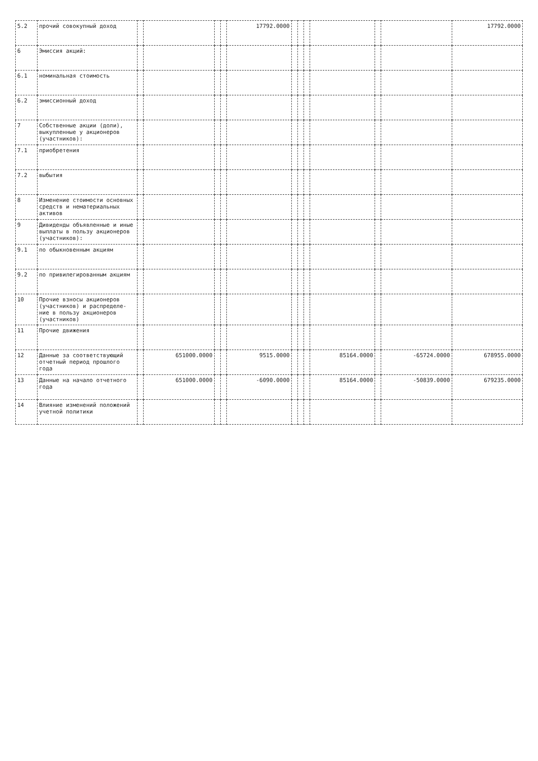| 5.2 | прочий совокупный доход | | | | | 17792.0000 | | | | | | | 17792.0000 |
| 6 | Эмиссия акций: | | | | | | | | | | | | |
| 6.1 | номинальная стоимость | | | | | | | | | | | | |
| 6.2 | эмиссионный доход | | | | | | | | | | | | |
| 7 | Собственные акции (доли), выкупленные у акционеров (участников): | | | | | | | | | | | | |
| 7.1 | приобретения | | | | | | | | | | | | |
| 7.2 | выбытия | | | | | | | | | | | | |
| 8 | Изменение стоимости основных средств и нематериальных активов | | | | | | | | | | | | |
| 9 | Дивиденды объявленные и иные выплаты в пользу акционеров (участников): | | | | | | | | | | | | |
| 9.1 | по обыкновенным акциям | | | | | | | | | | | | |
| 9.2 | по привилегированным акциям | | | | | | | | | | | | |
| 10 | Прочие взносы акционеров (участников) и распределе-ние в пользу акционеров (участников) | | | | | | | | | | | | |
| 11 | Прочие движения | | | | | | | | | | | | |
| 12 | Данные за соответствующий отчетный период прошлого года | | 651000.0000 | | | 9515.0000 | | | | 85164.0000 | | -65724.0000 | 678955.0000 |
| 13 | Данные на начало отчетного года | | 651000.0000 | | | -6090.0000 | | | | 85164.0000 | | -50839.0000 | 679235.0000 |
| 14 | Влияние изменений положений учетной политики | | | | | | | | | | | | |